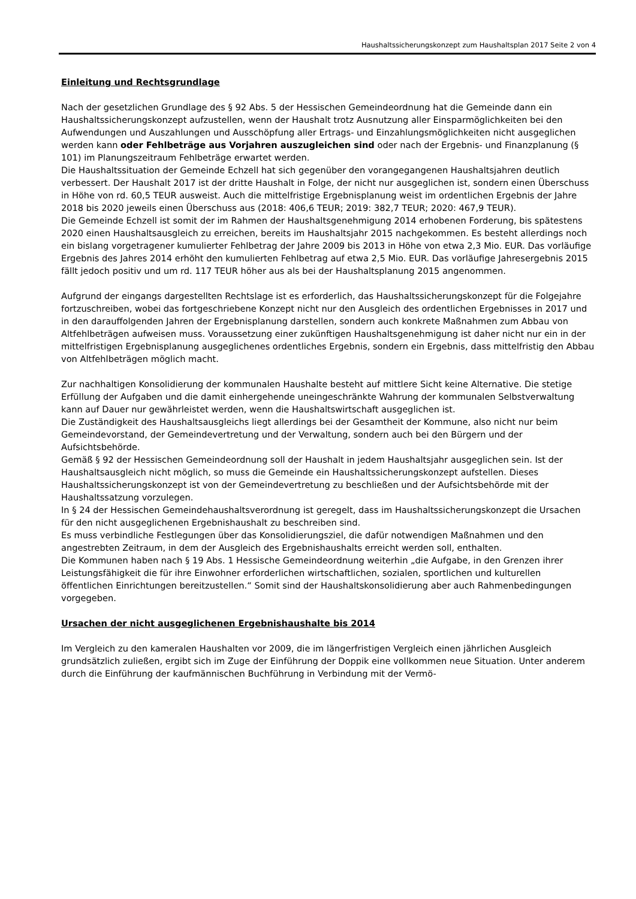Haushaltssicherungskonzept zum Haushaltsplan 2017 Seite 2 von 4
Einleitung und Rechtsgrundlage
Nach der gesetzlichen Grundlage des § 92 Abs. 5 der Hessischen Gemeindeordnung hat die Gemeinde dann ein Haushaltssicherungskonzept aufzustellen, wenn der Haushalt trotz Ausnutzung aller Einsparmöglichkeiten bei den Aufwendungen und Auszahlungen und Ausschöpfung aller Ertrags- und Einzahlungsmöglichkeiten nicht ausgeglichen werden kann oder Fehlbeträge aus Vorjahren auszugleichen sind oder nach der Ergebnis- und Finanzplanung (§ 101) im Planungszeitraum Fehlbeträge erwartet werden.
Die Haushaltssituation der Gemeinde Echzell hat sich gegenüber den vorangegangenen Haushaltsjahren deutlich verbessert. Der Haushalt 2017 ist der dritte Haushalt in Folge, der nicht nur ausgeglichen ist, sondern einen Überschuss in Höhe von rd. 60,5 TEUR ausweist. Auch die mittelfristige Ergebnisplanung weist im ordentlichen Ergebnis der Jahre 2018 bis 2020 jeweils einen Überschuss aus (2018: 406,6 TEUR; 2019: 382,7 TEUR; 2020: 467,9 TEUR).
Die Gemeinde Echzell ist somit der im Rahmen der Haushaltsgenehmigung 2014 erhobenen Forderung, bis spätestens 2020 einen Haushaltsausgleich zu erreichen, bereits im Haushaltsjahr 2015 nachgekommen. Es besteht allerdings noch ein bislang vorgetragener kumulierter Fehlbetrag der Jahre 2009 bis 2013 in Höhe von etwa 2,3 Mio. EUR. Das vorläufige Ergebnis des Jahres 2014 erhöht den kumulierten Fehlbetrag auf etwa 2,5 Mio. EUR. Das vorläufige Jahresergebnis 2015 fällt jedoch positiv und um rd. 117 TEUR höher aus als bei der Haushaltsplanung 2015 angenommen.
Aufgrund der eingangs dargestellten Rechtslage ist es erforderlich, das Haushaltssicherungskonzept für die Folgejahre fortzuschreiben, wobei das fortgeschriebene Konzept nicht nur den Ausgleich des ordentlichen Ergebnisses in 2017 und in den darauffolgenden Jahren der Ergebnisplanung darstellen, sondern auch konkrete Maßnahmen zum Abbau von Altfehlbeträgen aufweisen muss. Voraussetzung einer zukünftigen Haushaltsgenehmigung ist daher nicht nur ein in der mittelfristigen Ergebnisplanung ausgeglichenes ordentliches Ergebnis, sondern ein Ergebnis, dass mittelfristig den Abbau von Altfehlbeträgen möglich macht.
Zur nachhaltigen Konsolidierung der kommunalen Haushalte besteht auf mittlere Sicht keine Alternative. Die stetige Erfüllung der Aufgaben und die damit einhergehende uneingeschränkte Wahrung der kommunalen Selbstverwaltung kann auf Dauer nur gewährleistet werden, wenn die Haushaltswirtschaft ausgeglichen ist.
Die Zuständigkeit des Haushaltsausgleichs liegt allerdings bei der Gesamtheit der Kommune, also nicht nur beim Gemeindevorstand, der Gemeindevertretung und der Verwaltung, sondern auch bei den Bürgern und der Aufsichtsbehörde.
Gemäß § 92 der Hessischen Gemeindeordnung soll der Haushalt in jedem Haushaltsjahr ausgeglichen sein. Ist der Haushaltsausgleich nicht möglich, so muss die Gemeinde ein Haushaltssicherungskonzept aufstellen. Dieses Haushaltssicherungskonzept ist von der Gemeindevertretung zu beschließen und der Aufsichtsbehörde mit der Haushaltssatzung vorzulegen.
In § 24 der Hessischen Gemeindehaushaltsverordnung ist geregelt, dass im Haushaltssicherungskonzept die Ursachen für den nicht ausgeglichenen Ergebnishaushalt zu beschreiben sind.
Es muss verbindliche Festlegungen über das Konsolidierungsziel, die dafür notwendigen Maßnahmen und den angestrebten Zeitraum, in dem der Ausgleich des Ergebnishaushalts erreicht werden soll, enthalten.
Die Kommunen haben nach § 19 Abs. 1 Hessische Gemeindeordnung weiterhin „die Aufgabe, in den Grenzen ihrer Leistungsfähigkeit die für ihre Einwohner erforderlichen wirtschaftlichen, sozialen, sportlichen und kulturellen öffentlichen Einrichtungen bereitzustellen.“ Somit sind der Haushaltskonsolidierung aber auch Rahmenbedingungen vorgegeben.
Ursachen der nicht ausgeglichenen Ergebnishaushalte bis 2014
Im Vergleich zu den kameralen Haushalten vor 2009, die im längerfristigen Vergleich einen jährlichen Ausgleich grundsätzlich zuließen, ergibt sich im Zuge der Einführung der Doppik eine vollkommen neue Situation. Unter anderem durch die Einführung der kaufmännischen Buchführung in Verbindung mit der Vermö-